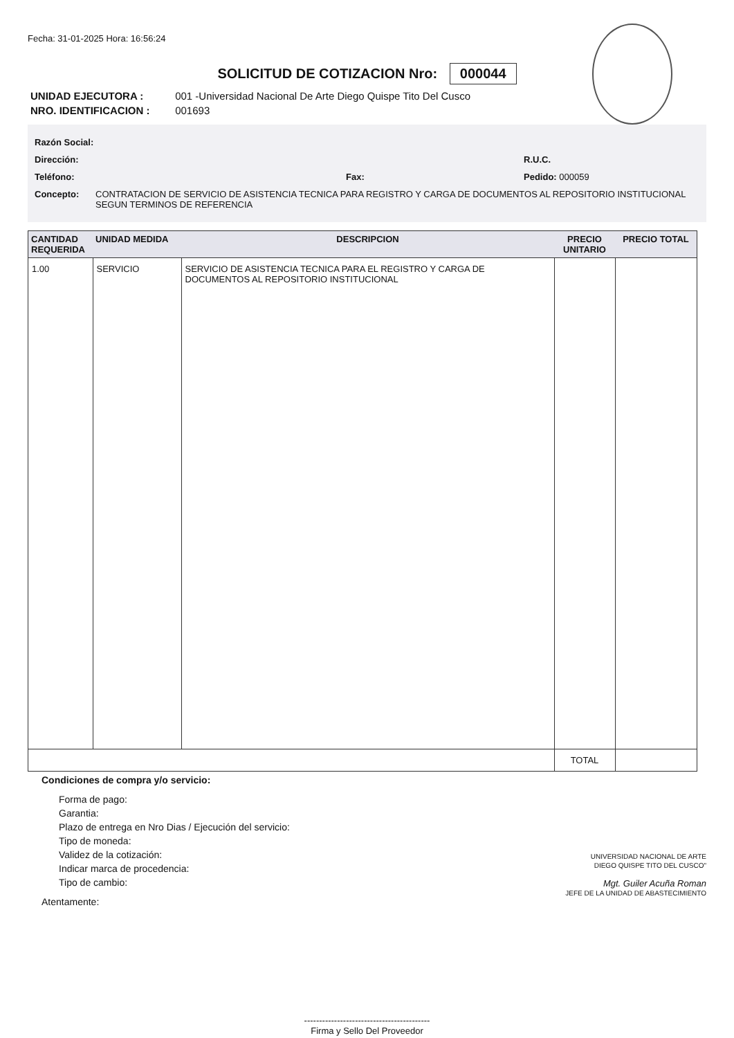Fecha: 31-01-2025 Hora: 16:56:24
SOLICITUD DE COTIZACION Nro: 000044
UNIDAD EJECUTORA : 001 -Universidad Nacional De Arte Diego Quispe Tito Del Cusco
NRO. IDENTIFICACION : 001693
Razón Social:
Dirección: R.U.C.
Teléfono: Fax: Pedido: 000059
Concepto: CONTRATACION DE SERVICIO DE ASISTENCIA TECNICA PARA REGISTRO Y CARGA DE DOCUMENTOS AL REPOSITORIO INSTITUCIONAL SEGUN TERMINOS DE REFERENCIA
| CANTIDAD REQUERIDA | UNIDAD MEDIDA | DESCRIPCION | PRECIO UNITARIO | PRECIO TOTAL |
| --- | --- | --- | --- | --- |
| 1.00 | SERVICIO | SERVICIO DE ASISTENCIA TECNICA PARA EL REGISTRO Y CARGA DE DOCUMENTOS AL REPOSITORIO INSTITUCIONAL | | |
| | | | TOTAL | |
Condiciones de compra y/o servicio:
Forma de pago:
Garantia:
Plazo de entrega en Nro Dias / Ejecución del servicio:
Tipo de moneda:
Validez de la cotización:
Indicar marca de procedencia:
Tipo de cambio:
Atentamente:
UNIVERSIDAD NACIONAL DE ARTE
DIEGO QUISPE TITO DEL CUSCO"
Mgt. Guiler Acuña Roman
JEFE DE LA UNIDAD DE ABASTECIMIENTO
------------------------------------------
Firma y Sello Del Proveedor